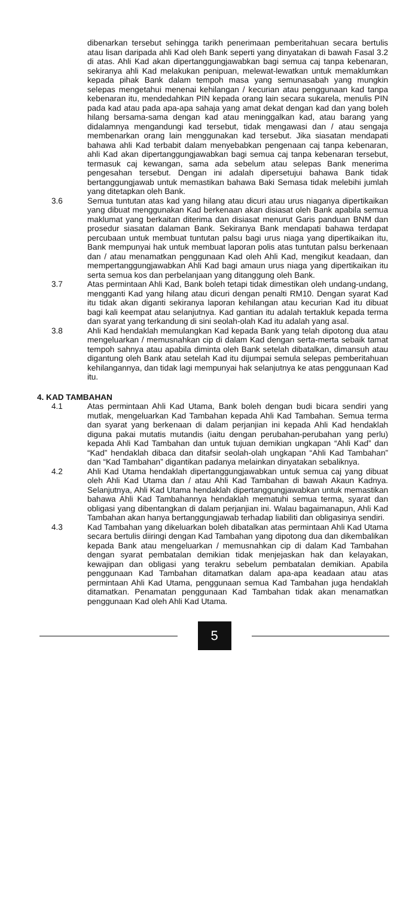dibenarkan tersebut sehingga tarikh penerimaan pemberitahuan secara bertulis atau lisan daripada ahli Kad oleh Bank seperti yang dinyatakan di bawah Fasal 3.2 di atas. Ahli Kad akan dipertanggungjawabkan bagi semua caj tanpa kebenaran, sekiranya ahli Kad melakukan penipuan, melewat-lewatkan untuk memaklumkan kepada pihak Bank dalam tempoh masa yang semunasabah yang mungkin selepas mengetahui menenai kehilangan / kecurian atau penggunaan kad tanpa kebenaran itu, mendedahkan PIN kepada orang lain secara sukarela, menulis PIN pada kad atau pada apa-apa sahaja yang amat dekat dengan kad dan yang boleh hilang bersama-sama dengan kad atau meninggalkan kad, atau barang yang didalamnya mengandungi kad tersebut, tidak mengawasi dan / atau sengaja membenarkan orang lain menggunakan kad tersebut. Jika siasatan mendapati bahawa ahli Kad terbabit dalam menyebabkan pengenaan caj tanpa kebenaran, ahli Kad akan dipertanggungjawabkan bagi semua caj tanpa kebenaran tersebut, termasuk caj kewangan, sama ada sebelum atau selepas Bank menerima pengesahan tersebut. Dengan ini adalah dipersetujui bahawa Bank tidak bertanggungjawab untuk memastikan bahawa Baki Semasa tidak melebihi jumlah yang ditetapkan oleh Bank.
3.6 Semua tuntutan atas kad yang hilang atau dicuri atau urus niaganya dipertikaikan yang dibuat menggunakan Kad berkenaan akan disiasat oleh Bank apabila semua maklumat yang berkaitan diterima dan disiasat menurut Garis panduan BNM dan prosedur siasatan dalaman Bank. Sekiranya Bank mendapati bahawa terdapat percubaan untuk membuat tuntutan palsu bagi urus niaga yang dipertikaikan itu, Bank mempunyai hak untuk membuat laporan polis atas tuntutan palsu berkenaan dan / atau menamatkan penggunaan Kad oleh Ahli Kad, mengikut keadaan, dan mempertanggungjawabkan Ahli Kad bagi amaun urus niaga yang dipertikaikan itu serta semua kos dan perbelanjaan yang ditanggung oleh Bank.
3.7 Atas permintaan Ahli Kad, Bank boleh tetapi tidak dimestikan oleh undang-undang, mengganti Kad yang hilang atau dicuri dengan penalti RM10. Dengan syarat Kad itu tidak akan diganti sekiranya laporan kehilangan atau kecurian Kad itu dibuat bagi kali keempat atau selanjutnya. Kad gantian itu adalah tertakluk kepada terma dan syarat yang terkandung di sini seolah-olah Kad itu adalah yang asal.
3.8 Ahli Kad hendaklah memulangkan Kad kepada Bank yang telah dipotong dua atau mengeluarkan / memusnahkan cip di dalam Kad dengan serta-merta sebaik tamat tempoh sahnya atau apabila diminta oleh Bank setelah dibatalkan, dimansuh atau digantung oleh Bank atau setelah Kad itu dijumpai semula selepas pemberitahuan kehilangannya, dan tidak lagi mempunyai hak selanjutnya ke atas penggunaan Kad itu.
4. KAD TAMBAHAN
4.1 Atas permintaan Ahli Kad Utama, Bank boleh dengan budi bicara sendiri yang mutlak, mengeluarkan Kad Tambahan kepada Ahli Kad Tambahan. Semua terma dan syarat yang berkenaan di dalam perjanjian ini kepada Ahli Kad hendaklah diguna pakai mutatis mutandis (iaitu dengan perubahan-perubahan yang perlu) kepada Ahli Kad Tambahan dan untuk tujuan demikian ungkapan “Ahli Kad” dan “Kad” hendaklah dibaca dan ditafsir seolah-olah ungkapan “Ahli Kad Tambahan” dan “Kad Tambahan” digantikan padanya melainkan dinyatakan sebaliknya.
4.2 Ahli Kad Utama hendaklah dipertanggungjawabkan untuk semua caj yang dibuat oleh Ahli Kad Utama dan / atau Ahli Kad Tambahan di bawah Akaun Kadnya. Selanjutnya, Ahli Kad Utama hendaklah dipertanggungjawabkan untuk memastikan bahawa Ahli Kad Tambahannya hendaklah mematuhi semua terma, syarat dan obligasi yang dibentangkan di dalam perjanjian ini. Walau bagaimanapun, Ahli Kad Tambahan akan hanya bertanggungjawab terhadap liabiliti dan obligasinya sendiri.
4.3 Kad Tambahan yang dikeluarkan boleh dibatalkan atas permintaan Ahli Kad Utama secara bertulis diiringi dengan Kad Tambahan yang dipotong dua dan dikembalikan kepada Bank atau mengeluarkan / memusnahkan cip di dalam Kad Tambahan dengan syarat pembatalan demikian tidak menjejaskan hak dan kelayakan, kewajipan dan obligasi yang terakru sebelum pembatalan demikian. Apabila penggunaan Kad Tambahan ditamatkan dalam apa-apa keadaan atau atas permintaan Ahli Kad Utama, penggunaan semua Kad Tambahan juga hendaklah ditamatkan. Penamatan penggunaan Kad Tambahan tidak akan menamatkan penggunaan Kad oleh Ahli Kad Utama.
5